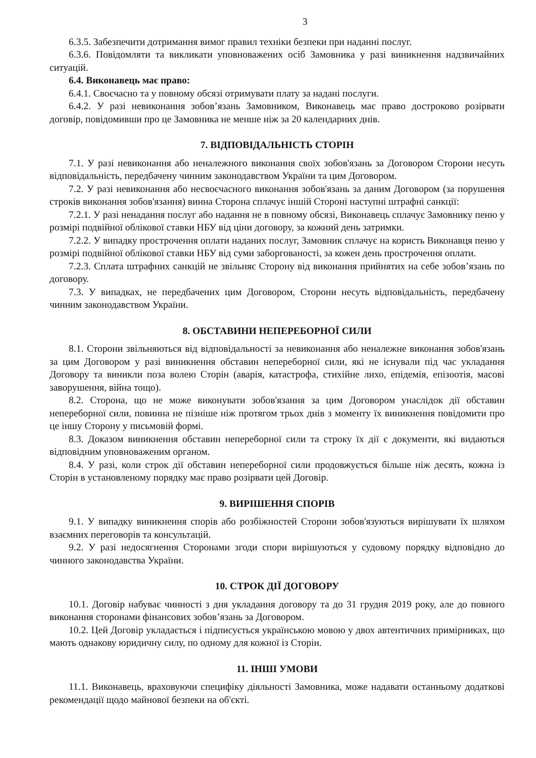3
6.3.5. Забезпечити дотримання вимог правил техніки безпеки при наданні послуг.
6.3.6. Повідомляти та викликати уповноважених осіб Замовника у разі виникнення надзвичайних ситуацій.
6.4. Виконавець має право:
6.4.1. Своєчасно та у повному обсязі отримувати плату за надані послуги.
6.4.2. У разі невиконання зобов’язань Замовником, Виконавець має право достроково розірвати договір, повідомивши про це Замовника не менше ніж за 20 календарних днів.
7. ВІДПОВІДАЛЬНІСТЬ СТОРІН
7.1. У разі невиконання або неналежного виконання своїх зобов'язань за Договором Сторони несуть відповідальність, передбачену чинним законодавством України та цим Договором.
7.2. У разі невиконання або несвоєчасного виконання зобов'язань за даним Договором (за порушення строків виконання зобов'язання) винна Сторона сплачує іншій Стороні наступні штрафні санкції:
7.2.1. У разі ненадання послуг або надання не в повному обсязі, Виконавець сплачує Замовнику пеню у розмірі подвійної облікової ставки НБУ від ціни договору, за кожний день затримки.
7.2.2. У випадку прострочення оплати наданих послуг, Замовник сплачує на користь Виконавця пеню у розмірі подвійної облікової ставки НБУ від суми заборгованості, за кожен день прострочення оплати.
7.2.3. Сплата штрафних санкцій не звільняє Сторону від виконання прийнятих на себе зобов’язань по договору.
7.3. У випадках, не передбачених цим Договором, Сторони несуть відповідальність, передбачену чинним законодавством України.
8. ОБСТАВИНИ НЕПЕРЕБОРНОЇ СИЛИ
8.1. Сторони звільняються від відповідальності за невиконання або неналежне виконання зобов'язань за цим Договором у разі виникнення обставин непереборної сили, які не існували під час укладання Договору та виникли поза волею Сторін (аварія, катастрофа, стихійне лихо, епідемія, епізоотія, масові заворушення, війна тощо).
8.2. Сторона, що не може виконувати зобов'язання за цим Договором унаслідок дії обставин непереборної сили, повинна не пізніше ніж протягом трьох днів з моменту їх виникнення повідомити про це іншу Сторону у письмовій формі.
8.3. Доказом виникнення обставин непереборної сили та строку їх дії є документи, які видаються відповідним уповноваженим органом.
8.4. У разі, коли строк дії обставин непереборної сили продовжується більше ніж десять, кожна із Сторін в установленому порядку має право розірвати цей Договір.
9. ВИРІШЕННЯ СПОРІВ
9.1. У випадку виникнення спорів або розбіжностей Сторони зобов'язуються вирішувати їх шляхом взаємних переговорів та консультацій.
9.2. У разі недосягнення Сторонами згоди спори вирішуються у судовому порядку відповідно до чинного законодавства України.
10. СТРОК ДІЇ ДОГОВОРУ
10.1. Договір набуває чинності з дня укладання договору та до 31 грудня 2019 року, але до повного виконання сторонами фінансових зобов’язань за Договором.
10.2. Цей Договір укладається і підписується українською мовою у двох автентичних примірниках, що мають однакову юридичну силу, по одному для кожної із Сторін.
11. ІНШІ УМОВИ
11.1. Виконавець, враховуючи специфіку діяльності Замовника, може надавати останньому додаткові рекомендації щодо майнової безпеки на об'єкті.